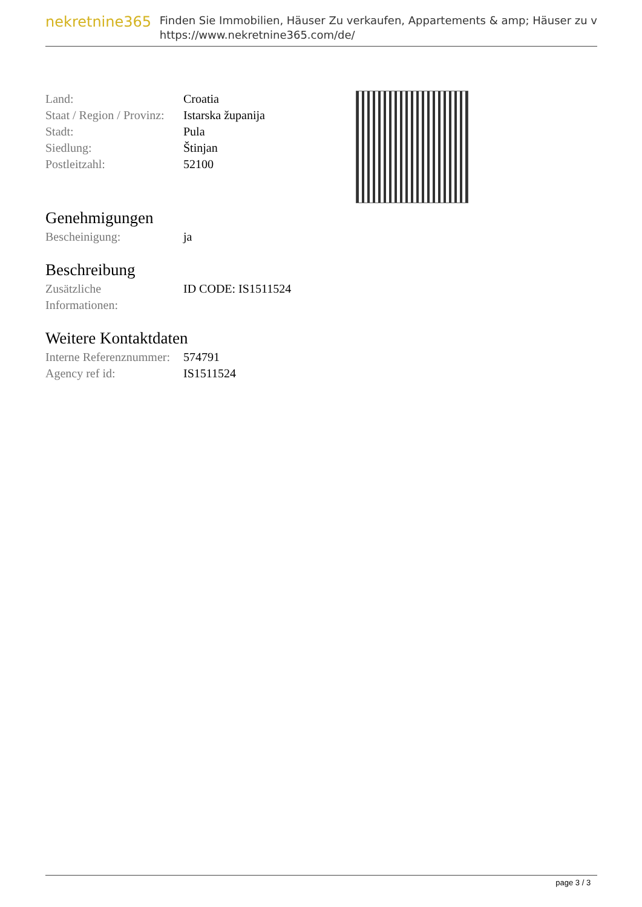nekretnine365
Finden Sie Immobilien, Häuser Zu verkaufen, Appartements & amp; Häuser zu v
https://www.nekretnine365.com/de/
| Land: | Croatia |
| Staat / Region / Provinz: | Istarska županija |
| Stadt: | Pula |
| Siedlung: | Štinjan |
| Postleitzahl: | 52100 |
Genehmigungen
| Bescheinigung: | ja |
Beschreibung
| Zusätzliche Informationen: | ID CODE: IS1511524 |
Weitere Kontaktdaten
| Interne Referenznummer: | 574791 |
| Agency ref id: | IS1511524 |
page 3 / 3